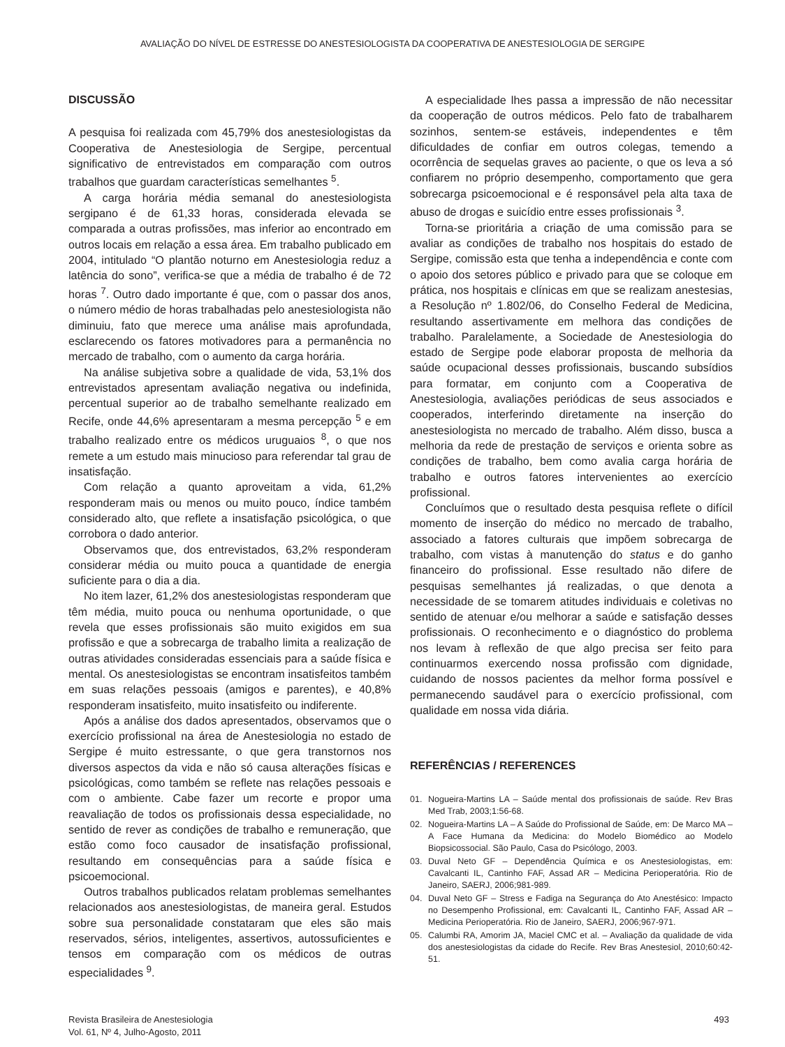AVALIAÇÃO DO NÍVEL DE ESTRESSE DO ANESTESIOLOGISTA DA COOPERATIVA DE ANESTESIOLOGIA DE SERGIPE
DISCUSSÃO
A pesquisa foi realizada com 45,79% dos anestesiologistas da Cooperativa de Anestesiologia de Sergipe, percentual significativo de entrevistados em comparação com outros trabalhos que guardam características semelhantes <sup>5</sup>.
A carga horária média semanal do anestesiologista sergipano é de 61,33 horas, considerada elevada se comparada a outras profissões, mas inferior ao encontrado em outros locais em relação a essa área. Em trabalho publicado em 2004, intitulado “O plantão noturno em Anestesiologia reduz a latência do sono”, verifica-se que a média de trabalho é de 72 horas <sup>7</sup>. Outro dado importante é que, com o passar dos anos, o número médio de horas trabalhadas pelo anestesiologista não diminuiu, fato que merece uma análise mais aprofundada, esclarecendo os fatores motivadores para a permanência no mercado de trabalho, com o aumento da carga horária.
Na análise subjetiva sobre a qualidade de vida, 53,1% dos entrevistados apresentam avaliação negativa ou indefinida, percentual superior ao de trabalho semelhante realizado em Recife, onde 44,6% apresentaram a mesma percepção <sup>5</sup> e em trabalho realizado entre os médicos uruguaios <sup>8</sup>, o que nos remete a um estudo mais minucioso para referendar tal grau de insatisfação.
Com relação a quanto aproveitam a vida, 61,2% responderam mais ou menos ou muito pouco, índice também considerado alto, que reflete a insatisfação psicológica, o que corrobora o dado anterior.
Observamos que, dos entrevistados, 63,2% responderam considerar média ou muito pouca a quantidade de energia suficiente para o dia a dia.
No item lazer, 61,2% dos anestesiologistas responderam que têm média, muito pouca ou nenhuma oportunidade, o que revela que esses profissionais são muito exigidos em sua profissão e que a sobrecarga de trabalho limita a realização de outras atividades consideradas essenciais para a saúde física e mental. Os anestesiologistas se encontram insatisfeitos também em suas relações pessoais (amigos e parentes), e 40,8% responderam insatisfeito, muito insatisfeito ou indiferente.
Após a análise dos dados apresentados, observamos que o exercício profissional na área de Anestesiologia no estado de Sergipe é muito estressante, o que gera transtornos nos diversos aspectos da vida e não só causa alterações físicas e psicológicas, como também se reflete nas relações pessoais e com o ambiente. Cabe fazer um recorte e propor uma reavaliação de todos os profissionais dessa especialidade, no sentido de rever as condições de trabalho e remuneração, que estão como foco causador de insatisfação profissional, resultando em consequências para a saúde física e psicoemocional.
Outros trabalhos publicados relatam problemas semelhantes relacionados aos anestesiologistas, de maneira geral. Estudos sobre sua personalidade constataram que eles são mais reservados, sérios, inteligentes, assertivos, autossuficientes e tensos em comparação com os médicos de outras especialidades <sup>9</sup>.
A especialidade lhes passa a impressão de não necessitar da cooperação de outros médicos. Pelo fato de trabalharem sozinhos, sentem-se estáveis, independentes e têm dificuldades de confiar em outros colegas, temendo a ocorrência de sequelas graves ao paciente, o que os leva a só confiarem no próprio desempenho, comportamento que gera sobrecarga psicoemocional e é responsável pela alta taxa de abuso de drogas e suicídio entre esses profissionais <sup>3</sup>.
Torna-se prioritária a criação de uma comissão para se avaliar as condições de trabalho nos hospitais do estado de Sergipe, comissão esta que tenha a independência e conte com o apoio dos setores público e privado para que se coloque em prática, nos hospitais e clínicas em que se realizam anestesias, a Resolução nº 1.802/06, do Conselho Federal de Medicina, resultando assertivamente em melhora das condições de trabalho. Paralelamente, a Sociedade de Anestesiologia do estado de Sergipe pode elaborar proposta de melhoria da saúde ocupacional desses profissionais, buscando subsídios para formatar, em conjunto com a Cooperativa de Anestesiologia, avaliações periódicas de seus associados e cooperados, interferindo diretamente na inserção do anestesiologista no mercado de trabalho. Além disso, busca a melhoria da rede de prestação de serviços e orienta sobre as condições de trabalho, bem como avalia carga horária de trabalho e outros fatores intervenientes ao exercício profissional.
Concluímos que o resultado desta pesquisa reflete o difícil momento de inserção do médico no mercado de trabalho, associado a fatores culturais que impõem sobrecarga de trabalho, com vistas à manutenção do status e do ganho financeiro do profissional. Esse resultado não difere de pesquisas semelhantes já realizadas, o que denota a necessidade de se tomarem atitudes individuais e coletivas no sentido de atenuar e/ou melhorar a saúde e satisfação desses profissionais. O reconhecimento e o diagnóstico do problema nos levam à reflexão de que algo precisa ser feito para continuarmos exercendo nossa profissão com dignidade, cuidando de nossos pacientes da melhor forma possível e permanecendo saudável para o exercício profissional, com qualidade em nossa vida diária.
REFERÊNCIAS / REFERENCES
01. Nogueira-Martins LA – Saúde mental dos profissionais de saúde. Rev Bras Med Trab, 2003;1:56-68.
02. Nogueira-Martins LA – A Saúde do Profissional de Saúde, em: De Marco MA – A Face Humana da Medicina: do Modelo Biomédico ao Modelo Biopsicossocial. São Paulo, Casa do Psicólogo, 2003.
03. Duval Neto GF – Dependência Química e os Anestesiologistas, em: Cavalcanti IL, Cantinho FAF, Assad AR – Medicina Perioperatória. Rio de Janeiro, SAERJ, 2006;981-989.
04. Duval Neto GF – Stress e Fadiga na Segurança do Ato Anestésico: Impacto no Desempenho Profissional, em: Cavalcanti IL, Cantinho FAF, Assad AR – Medicina Perioperatória. Rio de Janeiro, SAERJ, 2006;967-971.
05. Calumbi RA, Amorim JA, Maciel CMC et al. – Avaliação da qualidade de vida dos anestesiologistas da cidade do Recife. Rev Bras Anestesiol, 2010;60:42-51.
Revista Brasileira de Anestesiologia
Vol. 61, Nº 4, Julho-Agosto, 2011
493